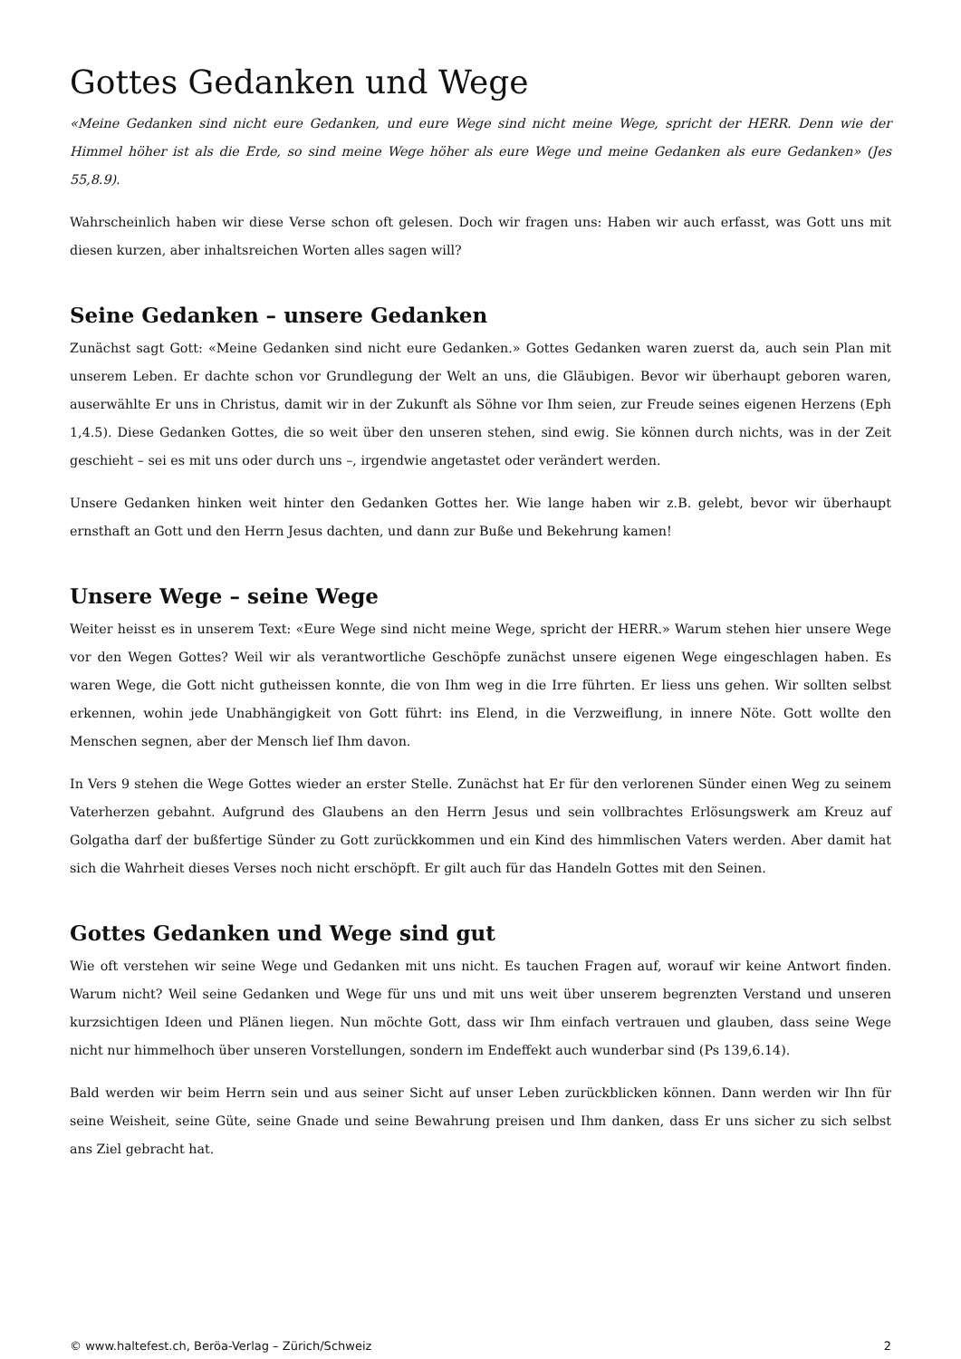Gottes Gedanken und Wege
«Meine Gedanken sind nicht eure Gedanken, und eure Wege sind nicht meine Wege, spricht der HERR. Denn wie der Himmel höher ist als die Erde, so sind meine Wege höher als eure Wege und meine Gedanken als eure Gedanken» (Jes 55,8.9).
Wahrscheinlich haben wir diese Verse schon oft gelesen. Doch wir fragen uns: Haben wir auch erfasst, was Gott uns mit diesen kurzen, aber inhaltsreichen Worten alles sagen will?
Seine Gedanken – unsere Gedanken
Zunächst sagt Gott: «Meine Gedanken sind nicht eure Gedanken.» Gottes Gedanken waren zuerst da, auch sein Plan mit unserem Leben. Er dachte schon vor Grundlegung der Welt an uns, die Gläubigen. Bevor wir überhaupt geboren waren, auserwählte Er uns in Christus, damit wir in der Zukunft als Söhne vor Ihm seien, zur Freude seines eigenen Herzens (Eph 1,4.5). Diese Gedanken Gottes, die so weit über den unseren stehen, sind ewig. Sie können durch nichts, was in der Zeit geschieht – sei es mit uns oder durch uns –, irgendwie angetastet oder verändert werden.
Unsere Gedanken hinken weit hinter den Gedanken Gottes her. Wie lange haben wir z.B. gelebt, bevor wir überhaupt ernsthaft an Gott und den Herrn Jesus dachten, und dann zur Buße und Bekehrung kamen!
Unsere Wege – seine Wege
Weiter heisst es in unserem Text: «Eure Wege sind nicht meine Wege, spricht der HERR.» Warum stehen hier unsere Wege vor den Wegen Gottes? Weil wir als verantwortliche Geschöpfe zunächst unsere eigenen Wege eingeschlagen haben. Es waren Wege, die Gott nicht gutheissen konnte, die von Ihm weg in die Irre führten. Er liess uns gehen. Wir sollten selbst erkennen, wohin jede Unabhängigkeit von Gott führt: ins Elend, in die Verzweiflung, in innere Nöte. Gott wollte den Menschen segnen, aber der Mensch lief Ihm davon.
In Vers 9 stehen die Wege Gottes wieder an erster Stelle. Zunächst hat Er für den verlorenen Sünder einen Weg zu seinem Vaterherzen gebahnt. Aufgrund des Glaubens an den Herrn Jesus und sein vollbrachtes Erlösungswerk am Kreuz auf Golgatha darf der bußfertige Sünder zu Gott zurückkommen und ein Kind des himmlischen Vaters werden. Aber damit hat sich die Wahrheit dieses Verses noch nicht erschöpft. Er gilt auch für das Handeln Gottes mit den Seinen.
Gottes Gedanken und Wege sind gut
Wie oft verstehen wir seine Wege und Gedanken mit uns nicht. Es tauchen Fragen auf, worauf wir keine Antwort finden. Warum nicht? Weil seine Gedanken und Wege für uns und mit uns weit über unserem begrenzten Verstand und unseren kurzsichtigen Ideen und Plänen liegen. Nun möchte Gott, dass wir Ihm einfach vertrauen und glauben, dass seine Wege nicht nur himmelhoch über unseren Vorstellungen, sondern im Endeffekt auch wunderbar sind (Ps 139,6.14).
Bald werden wir beim Herrn sein und aus seiner Sicht auf unser Leben zurückblicken können. Dann werden wir Ihn für seine Weisheit, seine Güte, seine Gnade und seine Bewahrung preisen und Ihm danken, dass Er uns sicher zu sich selbst ans Ziel gebracht hat.
© www.haltefest.ch, Beröa-Verlag – Zürich/Schweiz 2